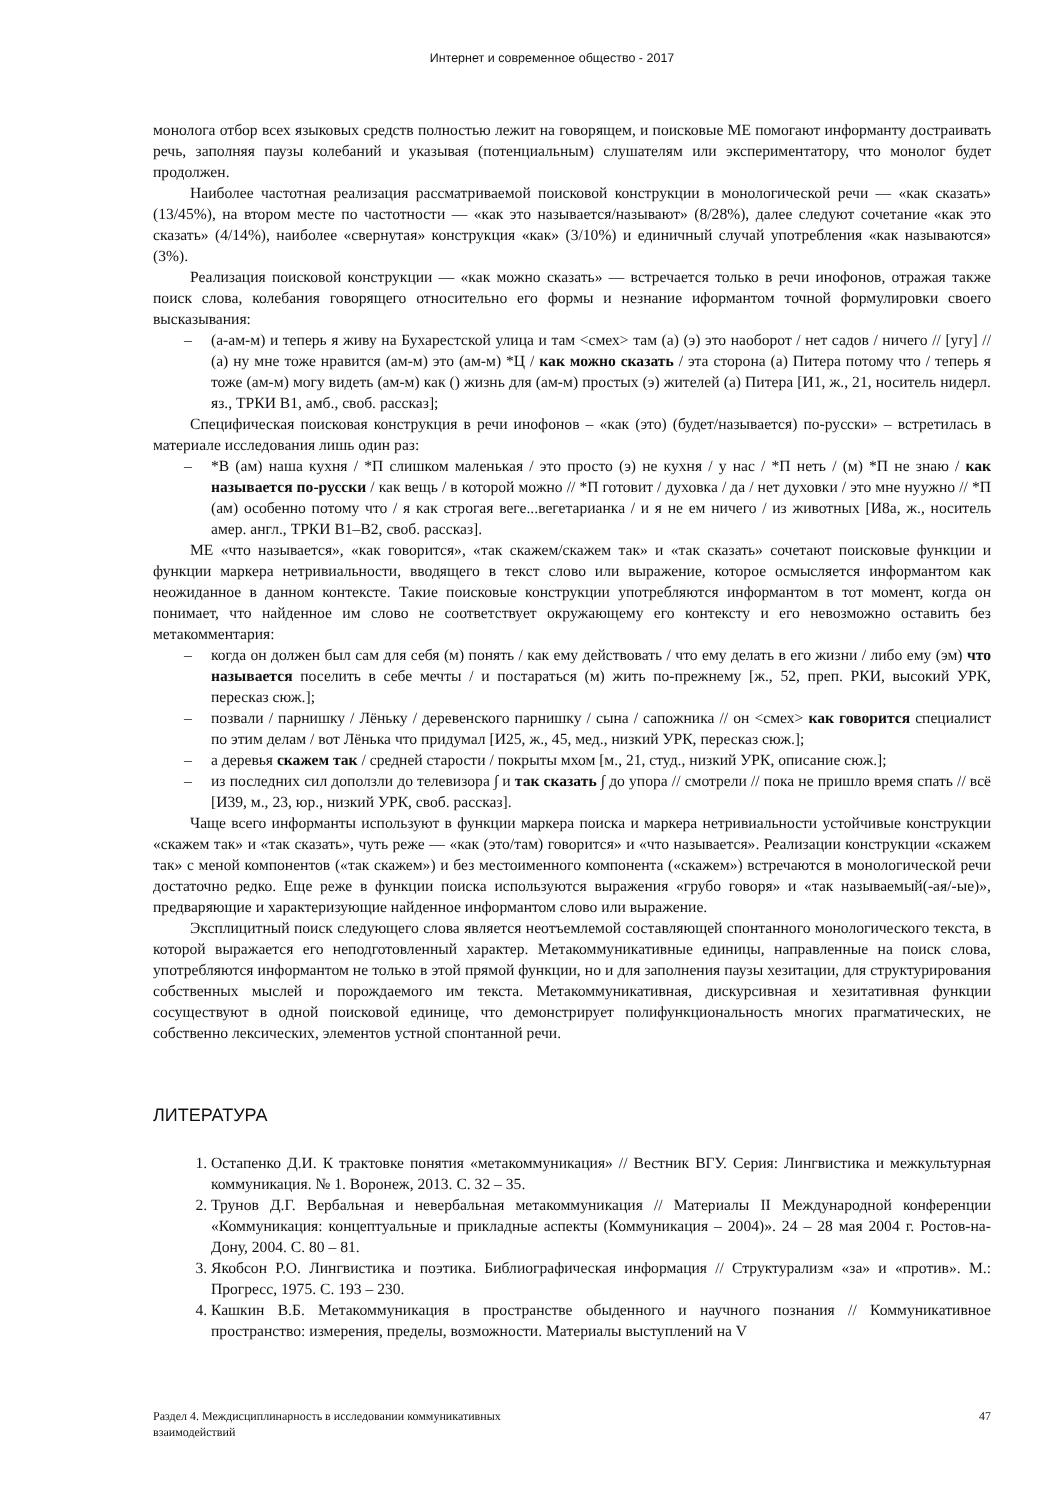Интернет и современное общество - 2017
монолога отбор всех языковых средств полностью лежит на говорящем, и поисковые МЕ помогают информанту достраивать речь, заполняя паузы колебаний и указывая (потенциальным) слушателям или экспериментатору, что монолог будет продолжен.
Наиболее частотная реализация рассматриваемой поисковой конструкции в монологической речи — «как сказать» (13/45%), на втором месте по частотности — «как это называется/называют» (8/28%), далее следуют сочетание «как это сказать» (4/14%), наиболее «свернутая» конструкция «как» (3/10%) и единичный случай употребления «как называются» (3%).
Реализация поисковой конструкции — «как можно сказать» — встречается только в речи инофонов, отражая также поиск слова, колебания говорящего относительно его формы и незнание иформантом точной формулировки своего высказывания:
– (а-ам-м) и теперь я живу на Бухарестской улица и там <смех> там (а) (э) это наоборот / нет садов / ничего // [угу] // (а) ну мне тоже нравится (ам-м) это (ам-м) *Ц / как можно сказать / эта сторона (а) Питера потому что / теперь я тоже (ам-м) могу видеть (ам-м) как () жизнь для (ам-м) простых (э) жителей (а) Питера [И1, ж., 21, носитель нидерл. яз., ТРКИ В1, амб., своб. рассказ];
Специфическая поисковая конструкция в речи инофонов – «как (это) (будет/называется) по-русски» – встретилась в материале исследования лишь один раз:
– *В (ам) наша кухня / *П слишком маленькая / это просто (э) не кухня / у нас / *П неть / (м) *П не знаю / как называется по-русски / как вещь / в которой можно // *П готовит / духовка / да / нет духовки / это мне нуужно // *П (ам) особенно потому что / я как строгая веге...вегетарианка / и я не ем ничего / из животных [И8а, ж., носитель амер. англ., ТРКИ В1–В2, своб. рассказ].
МЕ «что называется», «как говорится», «так скажем/скажем так» и «так сказать» сочетают поисковые функции и функции маркера нетривиальности, вводящего в текст слово или выражение, которое осмысляется информантом как неожиданное в данном контексте. Такие поисковые конструкции употребляются информантом в тот момент, когда он понимает, что найденное им слово не соответствует окружающему его контексту и его невозможно оставить без метакомментария:
– когда он должен был сам для себя (м) понять / как ему действовать / что ему делать в его жизни / либо ему (эм) что называется поселить в себе мечты / и постараться (м) жить по-прежнему [ж., 52, преп. РКИ, высокий УРК, пересказ сюж.];
– позвали / парнишку / Лёньку / деревенского парнишку / сына / сапожника // он <смех> как говорится специалист по этим делам / вот Лёнька что придумал [И25, ж., 45, мед., низкий УРК, пересказ сюж.];
– а деревья скажем так / средней старости / покрыты мхом [м., 21, студ., низкий УРК, описание сюж.];
– из последних сил доползли до телевизора ∫ и так сказать ∫ до упора // смотрели // пока не пришло время спать // всё [И39, м., 23, юр., низкий УРК, своб. рассказ].
Чаще всего информанты используют в функции маркера поиска и маркера нетривиальности устойчивые конструкции «скажем так» и «так сказать», чуть реже — «как (это/там) говорится» и «что называется». Реализации конструкции «скажем так» с меной компонентов («так скажем») и без местоименного компонента («скажем») встречаются в монологической речи достаточно редко. Еще реже в функции поиска используются выражения «грубо говоря» и «так называемый(-ая/-ые)», предваряющие и характеризующие найденное информантом слово или выражение.
Эксплицитный поиск следующего слова является неотъемлемой составляющей спонтанного монологического текста, в которой выражается его неподготовленный характер. Метакоммуникативные единицы, направленные на поиск слова, употребляются информантом не только в этой прямой функции, но и для заполнения паузы хезитации, для структурирования собственных мыслей и порождаемого им текста. Метакоммуникативная, дискурсивная и хезитативная функции сосуществуют в одной поисковой единице, что демонстрирует полифункциональность многих прагматических, не собственно лексических, элементов устной спонтанной речи.
ЛИТЕРАТУРА
1. Остапенко Д.И. К трактовке понятия «метакоммуникация» // Вестник ВГУ. Серия: Лингвистика и межкультурная коммуникация. № 1. Воронеж, 2013. С. 32 – 35.
2. Трунов Д.Г. Вербальная и невербальная метакоммуникация // Материалы II Международной конференции «Коммуникация: концептуальные и прикладные аспекты (Коммуникация – 2004)». 24 – 28 мая 2004 г. Ростов-на-Дону, 2004. С. 80 – 81.
3. Якобсон Р.О. Лингвистика и поэтика. Библиографическая информация // Структурализм «за» и «против». М.: Прогресс, 1975. С. 193 – 230.
4. Кашкин В.Б. Метакоммуникация в пространстве обыденного и научного познания // Коммуникативное пространство: измерения, пределы, возможности. Материалы выступлений на V
Раздел 4. Междисциплинарность в исследовании коммуникативных
взаимодействий
47